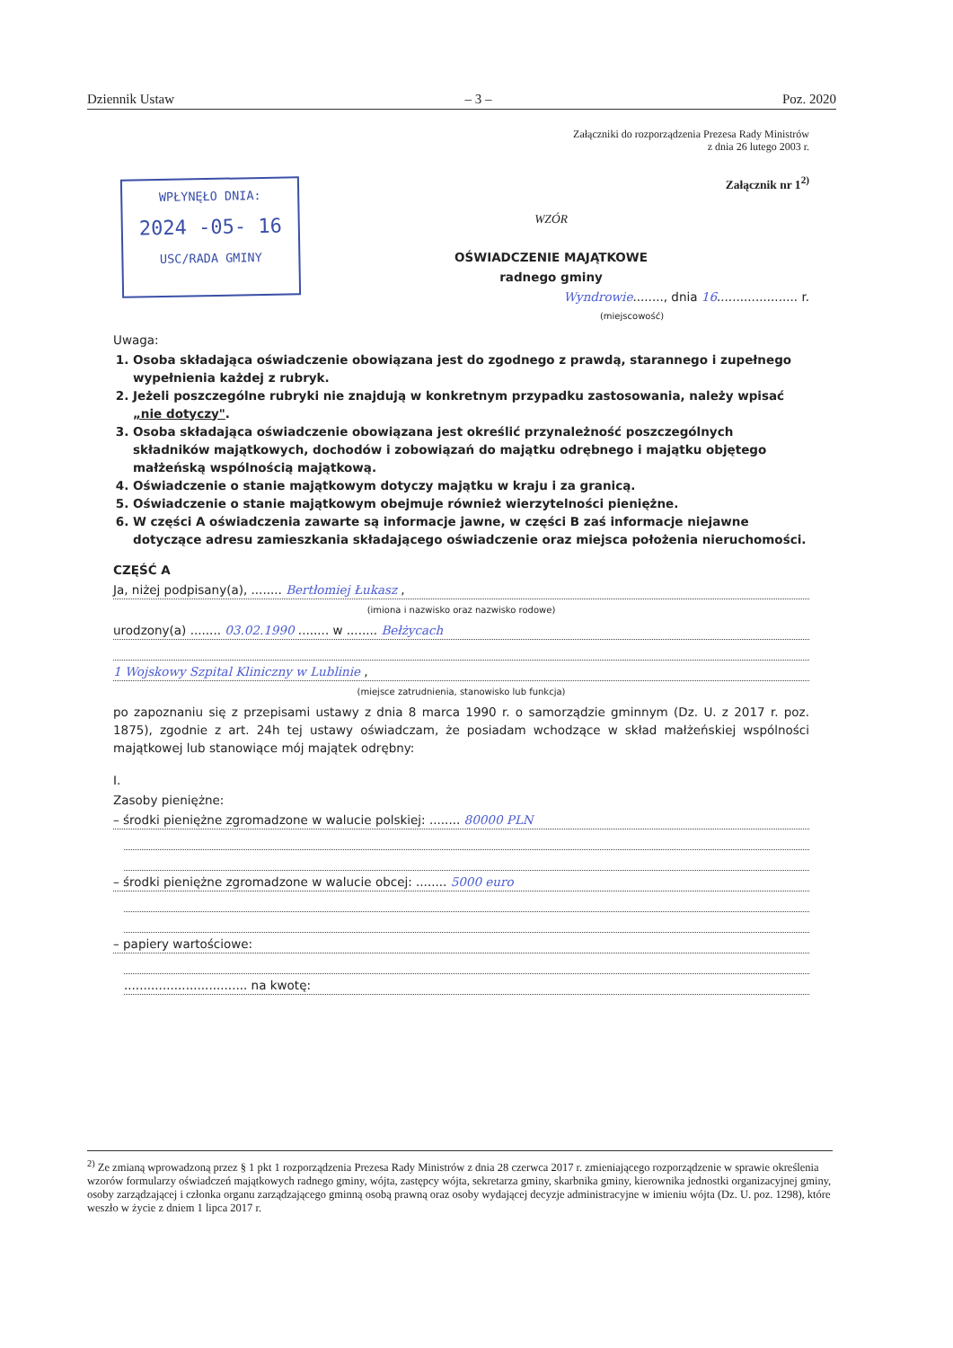Dziennik Ustaw – 3 – Poz. 2020
WPŁYNĘŁO DNIA:
2024 -05- 16
USC/RADA GMINY
Załączniki do rozporządzenia Prezesa Rady Ministrów
z dnia 26 lutego 2003 r.
Załącznik nr 1<sup>2)</sup>
WZÓR
OŚWIADCZENIE MAJĄTKOWE
radnego gminy
Wyndrowie........, dnia 16..................... r.
(miejscowość)
Uwaga:
1. Osoba składająca oświadczenie obowiązana jest do zgodnego z prawdą, starannego i zupełnego wypełnienia każdej z rubryk.
2. Jeżeli poszczególne rubryki nie znajdują w konkretnym przypadku zastosowania, należy wpisać „nie dotyczy".
3. Osoba składająca oświadczenie obowiązana jest określić przynależność poszczególnych składników majątkowych, dochodów i zobowiązań do majątku odrębnego i majątku objętego małżeńską wspólnością majątkową.
4. Oświadczenie o stanie majątkowym dotyczy majątku w kraju i za granicą.
5. Oświadczenie o stanie majątkowym obejmuje również wierzytelności pieniężne.
6. W części A oświadczenia zawarte są informacje jawne, w części B zaś informacje niejawne dotyczące adresu zamieszkania składającego oświadczenie oraz miejsca położenia nieruchomości.
CZĘŚĆ A
Ja, niżej podpisany(a), ........ Bertłomiej Łukasz ,
(imiona i nazwisko oraz nazwisko rodowe)
urodzony(a) ........ 03.02.1990 ........ w ........ Bełżycach
1 Wojskowy Szpital Kliniczny w Lublinie ,
(miejsce zatrudnienia, stanowisko lub funkcja)
po zapoznaniu się z przepisami ustawy z dnia 8 marca 1990 r. o samorządzie gminnym (Dz. U. z 2017 r. poz. 1875), zgodnie z art. 24h tej ustawy oświadczam, że posiadam wchodzące w skład małżeńskiej wspólności majątkowej lub stanowiące mój majątek odrębny:
I.
Zasoby pieniężne:
– środki pieniężne zgromadzone w walucie polskiej: ........ 80000 PLN
– środki pieniężne zgromadzone w walucie obcej: ........ 5000 euro
– papiery wartościowe:
................................ na kwotę:
<sup>2)</sup> Ze zmianą wprowadzoną przez § 1 pkt 1 rozporządzenia Prezesa Rady Ministrów z dnia 28 czerwca 2017 r. zmieniającego rozporządzenie w sprawie określenia wzorów formularzy oświadczeń majątkowych radnego gminy, wójta, zastępcy wójta, sekretarza gminy, skarbnika gminy, kierownika jednostki organizacyjnej gminy, osoby zarządzającej i członka organu zarządzającego gminną osobą prawną oraz osoby wydającej decyzje administracyjne w imieniu wójta (Dz. U. poz. 1298), które weszło w życie z dniem 1 lipca 2017 r.